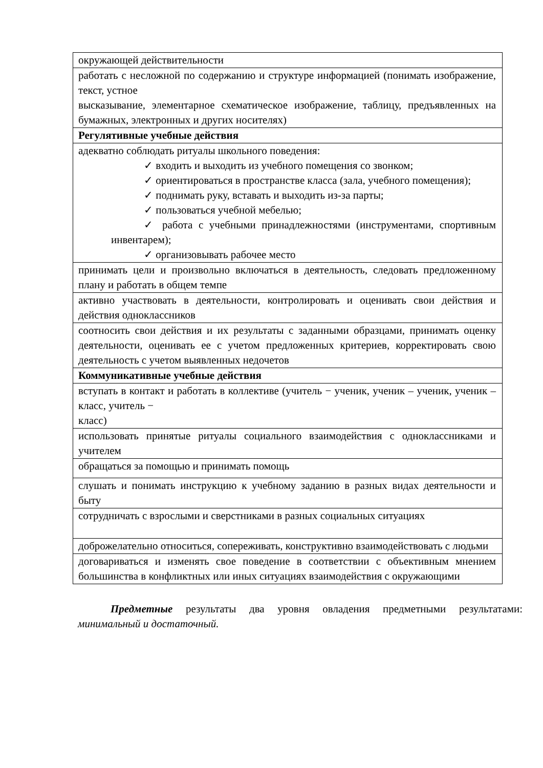| окружающей действительности |
| работать с несложной по содержанию и структуре информацией (понимать изображение, текст, устное высказывание, элементарное схематическое изображение, таблицу, предъявленных на бумажных, электронных и других носителях) |
| Регулятивные учебные действия |
| адекватно соблюдать ритуалы школьного поведения: ✓ входить и выходить из учебного помещения со звонком; ✓ ориентироваться в пространстве класса (зала, учебного помещения); ✓ поднимать руку, вставать и выходить из-за парты; ✓ пользоваться учебной мебелью; ✓ работа с учебными принадлежностями (инструментами, спортивным инвентарем); ✓ организовывать рабочее место |
| принимать цели и произвольно включаться в деятельность, следовать предложенному плану и работать в общем темпе |
| активно участвовать в деятельности, контролировать и оценивать свои действия и действия одноклассников |
| соотносить свои действия и их результаты с заданными образцами, принимать оценку деятельности, оценивать ее с учетом предложенных критериев, корректировать свою деятельность с учетом выявленных недочетов |
| Коммуникативные учебные действия |
| вступать в контакт и работать в коллективе (учитель − ученик, ученик – ученик, ученик – класс, учитель − класс) |
| использовать принятые ритуалы социального взаимодействия с одноклассниками и учителем |
| обращаться за помощью и принимать помощь |
| слушать и понимать инструкцию к учебному заданию в разных видах деятельности и быту |
| сотрудничать с взрослыми и сверстниками в разных социальных ситуациях |
| доброжелательно относиться, сопереживать, конструктивно взаимодействовать с людьми |
| договариваться и изменять свое поведение в соответствии с объективным мнением большинства в конфликтных или иных ситуациях взаимодействия с окружающими |
Предметные результаты два уровня овладения предметными результатами: минимальный и достаточный.